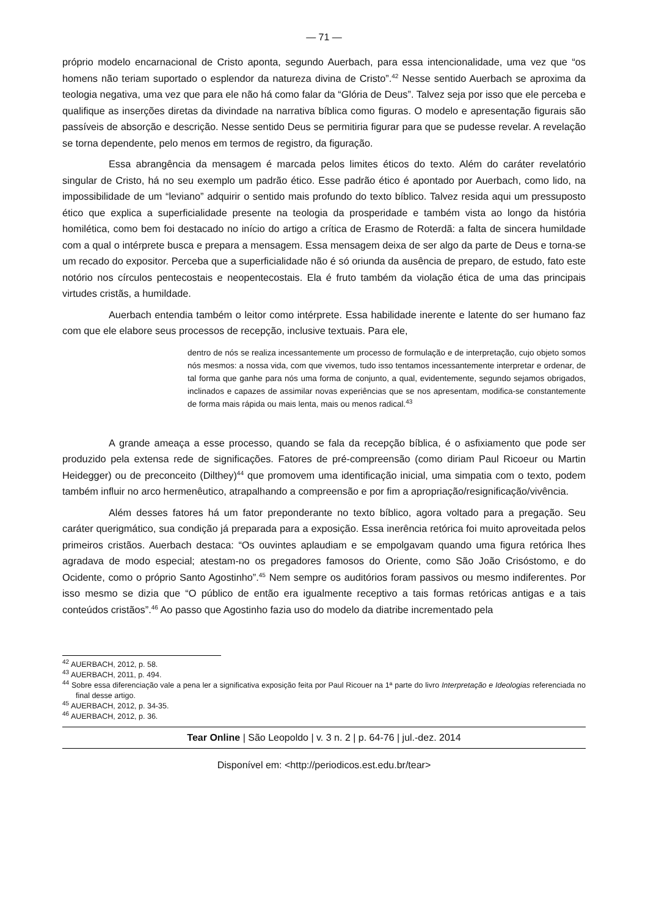— 71 —
próprio modelo encarnacional de Cristo aponta, segundo Auerbach, para essa intencionalidade, uma vez que “os homens não teriam suportado o esplendor da natureza divina de Cristo”.<sup>42</sup> Nesse sentido Auerbach se aproxima da teologia negativa, uma vez que para ele não há como falar da “Glória de Deus”. Talvez seja por isso que ele perceba e qualifique as inserções diretas da divindade na narrativa bíblica como figuras. O modelo e apresentação figurais são passíveis de absorção e descrição. Nesse sentido Deus se permitiria figurar para que se pudesse revelar. A revelação se torna dependente, pelo menos em termos de registro, da figuração.
Essa abrangência da mensagem é marcada pelos limites éticos do texto. Além do caráter revelatório singular de Cristo, há no seu exemplo um padrão ético. Esse padrão ético é apontado por Auerbach, como lido, na impossibilidade de um “leviano” adquirir o sentido mais profundo do texto bíblico. Talvez resida aqui um pressuposto ético que explica a superficialidade presente na teologia da prosperidade e também vista ao longo da história homilética, como bem foi destacado no início do artigo a crítica de Erasmo de Roterdã: a falta de sincera humildade com a qual o intérprete busca e prepara a mensagem. Essa mensagem deixa de ser algo da parte de Deus e torna-se um recado do expositor. Perceba que a superficialidade não é só oriunda da ausência de preparo, de estudo, fato este notório nos círculos pentecostais e neopentecostais. Ela é fruto também da violação ética de uma das principais virtudes cristãs, a humildade.
Auerbach entendia também o leitor como intérprete. Essa habilidade inerente e latente do ser humano faz com que ele elabore seus processos de recepção, inclusive textuais. Para ele,
dentro de nós se realiza incessantemente um processo de formulação e de interpretação, cujo objeto somos nós mesmos: a nossa vida, com que vivemos, tudo isso tentamos incessantemente interpretar e ordenar, de tal forma que ganhe para nós uma forma de conjunto, a qual, evidentemente, segundo sejamos obrigados, inclinados e capazes de assimilar novas experiências que se nos apresentam, modifica-se constantemente de forma mais rápida ou mais lenta, mais ou menos radical.<sup>43</sup>
A grande ameaça a esse processo, quando se fala da recepção bíblica, é o asfixiamento que pode ser produzido pela extensa rede de significações. Fatores de pré-compreensão (como diriam Paul Ricoeur ou Martin Heidegger) ou de preconceito (Dilthey)<sup>44</sup> que promovem uma identificação inicial, uma simpatia com o texto, podem também influir no arco hermenêutico, atrapalhando a compreensão e por fim a apropriação/resignificação/vivência.
Além desses fatores há um fator preponderante no texto bíblico, agora voltado para a pregação. Seu caráter querigmático, sua condição já preparada para a exposição. Essa inerência retórica foi muito aproveitada pelos primeiros cristãos. Auerbach destaca: “Os ouvintes aplaudiam e se empolgavam quando uma figura retórica lhes agradava de modo especial; atestam-no os pregadores famosos do Oriente, como São João Crisóstomo, e do Ocidente, como o próprio Santo Agostinho”.<sup>45</sup> Nem sempre os auditórios foram passivos ou mesmo indiferentes. Por isso mesmo se dizia que “O público de então era igualmente receptivo a tais formas retóricas antigas e a tais conteúdos cristãos”.<sup>46</sup> Ao passo que Agostinho fazia uso do modelo da diatribe incrementado pela
<sup>42</sup> AUERBACH, 2012, p. 58.
<sup>43</sup> AUERBACH, 2011, p. 494.
<sup>44</sup> Sobre essa diferenciação vale a pena ler a significativa exposição feita por Paul Ricouer na 1ª parte do livro Interpretação e Ideologias referenciada no final desse artigo.
<sup>45</sup> AUERBACH, 2012, p. 34-35.
<sup>46</sup> AUERBACH, 2012, p. 36.
Tear Online | São Leopoldo | v. 3 n. 2 | p. 64-76 | jul.-dez. 2014
Disponível em: <http://periodicos.est.edu.br/tear>